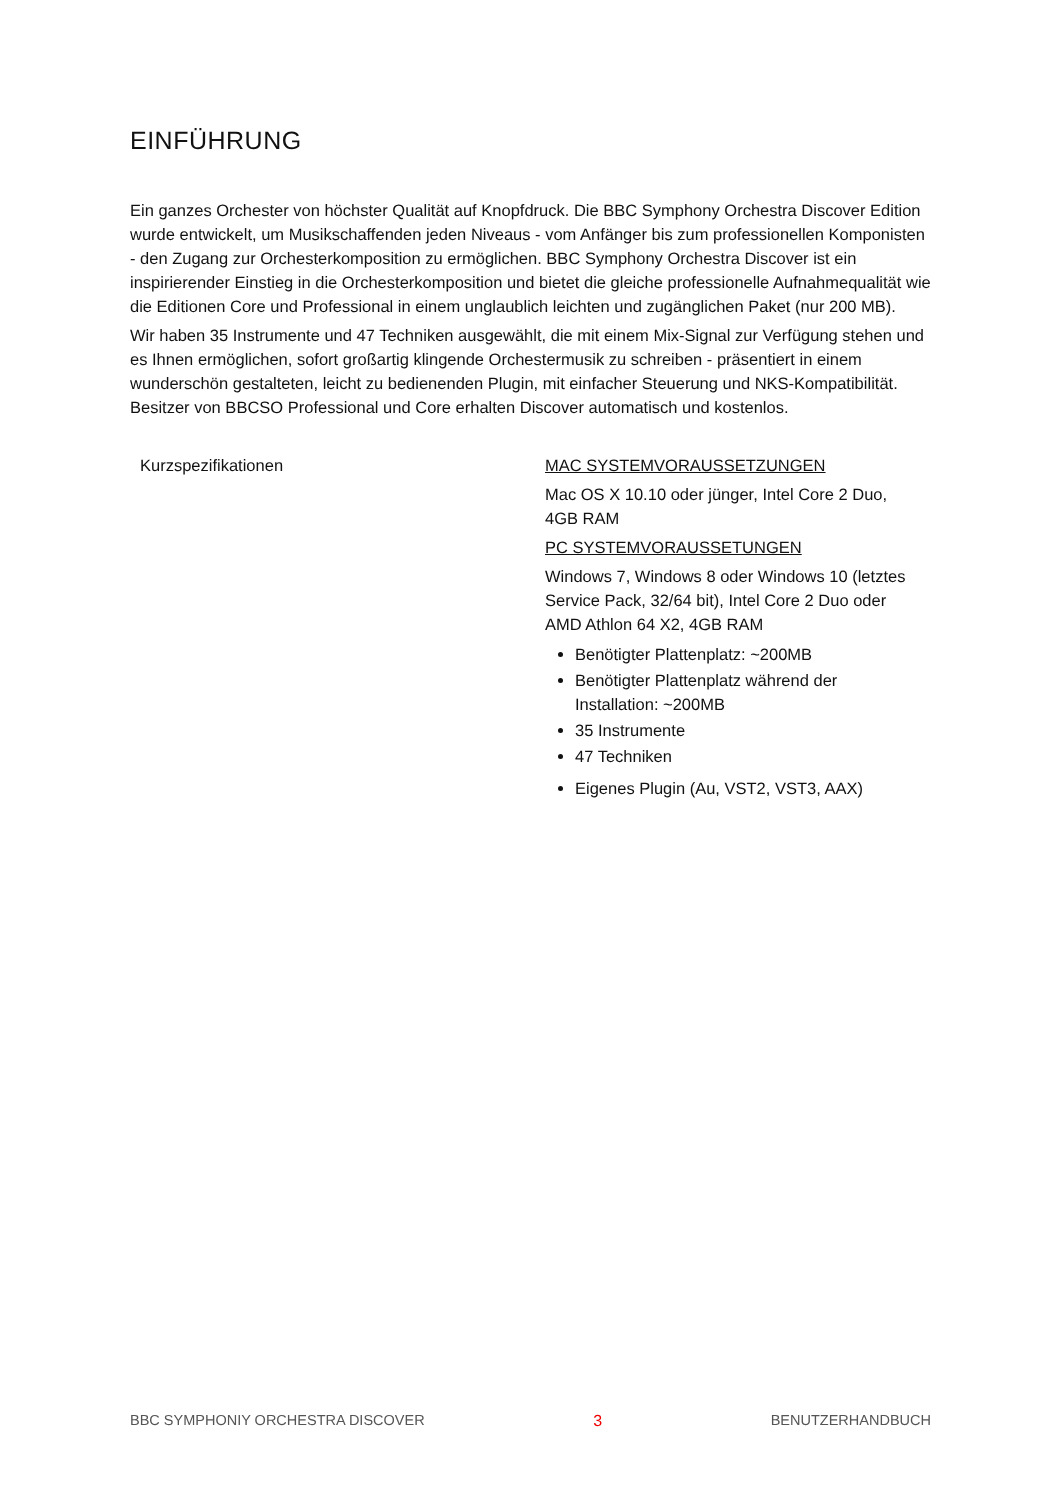EINFÜHRUNG
Ein ganzes Orchester von höchster Qualität auf Knopfdruck. Die BBC Symphony Orchestra Discover Edition wurde entwickelt, um Musikschaffenden jeden Niveaus - vom Anfänger bis zum professionellen Komponisten - den Zugang zur Orchesterkomposition zu ermöglichen. BBC Symphony Orchestra Discover ist ein inspirierender Einstieg in die Orchesterkomposition und bietet die gleiche professionelle Aufnahmequalität wie die Editionen Core und Professional in einem unglaublich leichten und zugänglichen Paket (nur 200 MB).
Wir haben 35 Instrumente und 47 Techniken ausgewählt, die mit einem Mix-Signal zur Verfügung stehen und es Ihnen ermöglichen, sofort großartig klingende Orchestermusik zu schreiben - präsentiert in einem wunderschön gestalteten, leicht zu bedienenden Plugin, mit einfacher Steuerung und NKS-Kompatibilität. Besitzer von BBCSO Professional und Core erhalten Discover automatisch und kostenlos.
| Kurzspezifikationen | MAC SYSTEMVORAUSSETZUNGEN Mac OS X 10.10 oder jünger, Intel Core 2 Duo, 4GB RAM PC SYSTEMVORAUSSETUNGEN Windows 7, Windows 8 oder Windows 10 (letztes Service Pack, 32/64 bit), Intel Core 2 Duo oder AMD Athlon 64 X2, 4GB RAM Benötigter Plattenplatz: ~200MB Benötigter Plattenplatz während der Installation: ~200MB 35 Instrumente 47 Techniken Eigenes Plugin (Au, VST2, VST3, AAX) |
BBC SYMPHONIY ORCHESTRA DISCOVER 3 BENUTZERHANDBUCH